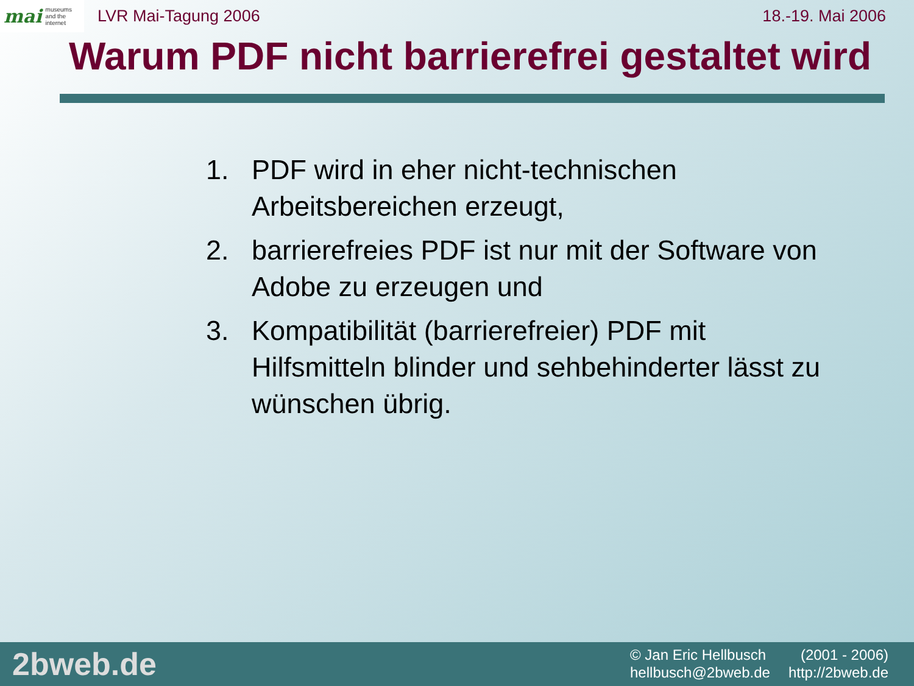mai museums
and the
internet
LVR Mai-Tagung 2006 18.-19. Mai 2006
Warum PDF nicht barrierefrei gestaltet wird
1. PDF wird in eher nicht-technischen Arbeitsbereichen erzeugt,
2. barrierefreies PDF ist nur mit der Software von Adobe zu erzeugen und
3. Kompatibilität (barrierefreier) PDF mit Hilfsmitteln blinder und sehbehinderter lässt zu wünschen übrig.
2bweb.de
© Jan Eric Hellbusch (2001 - 2006)
hellbusch@2bweb.de http://2bweb.de